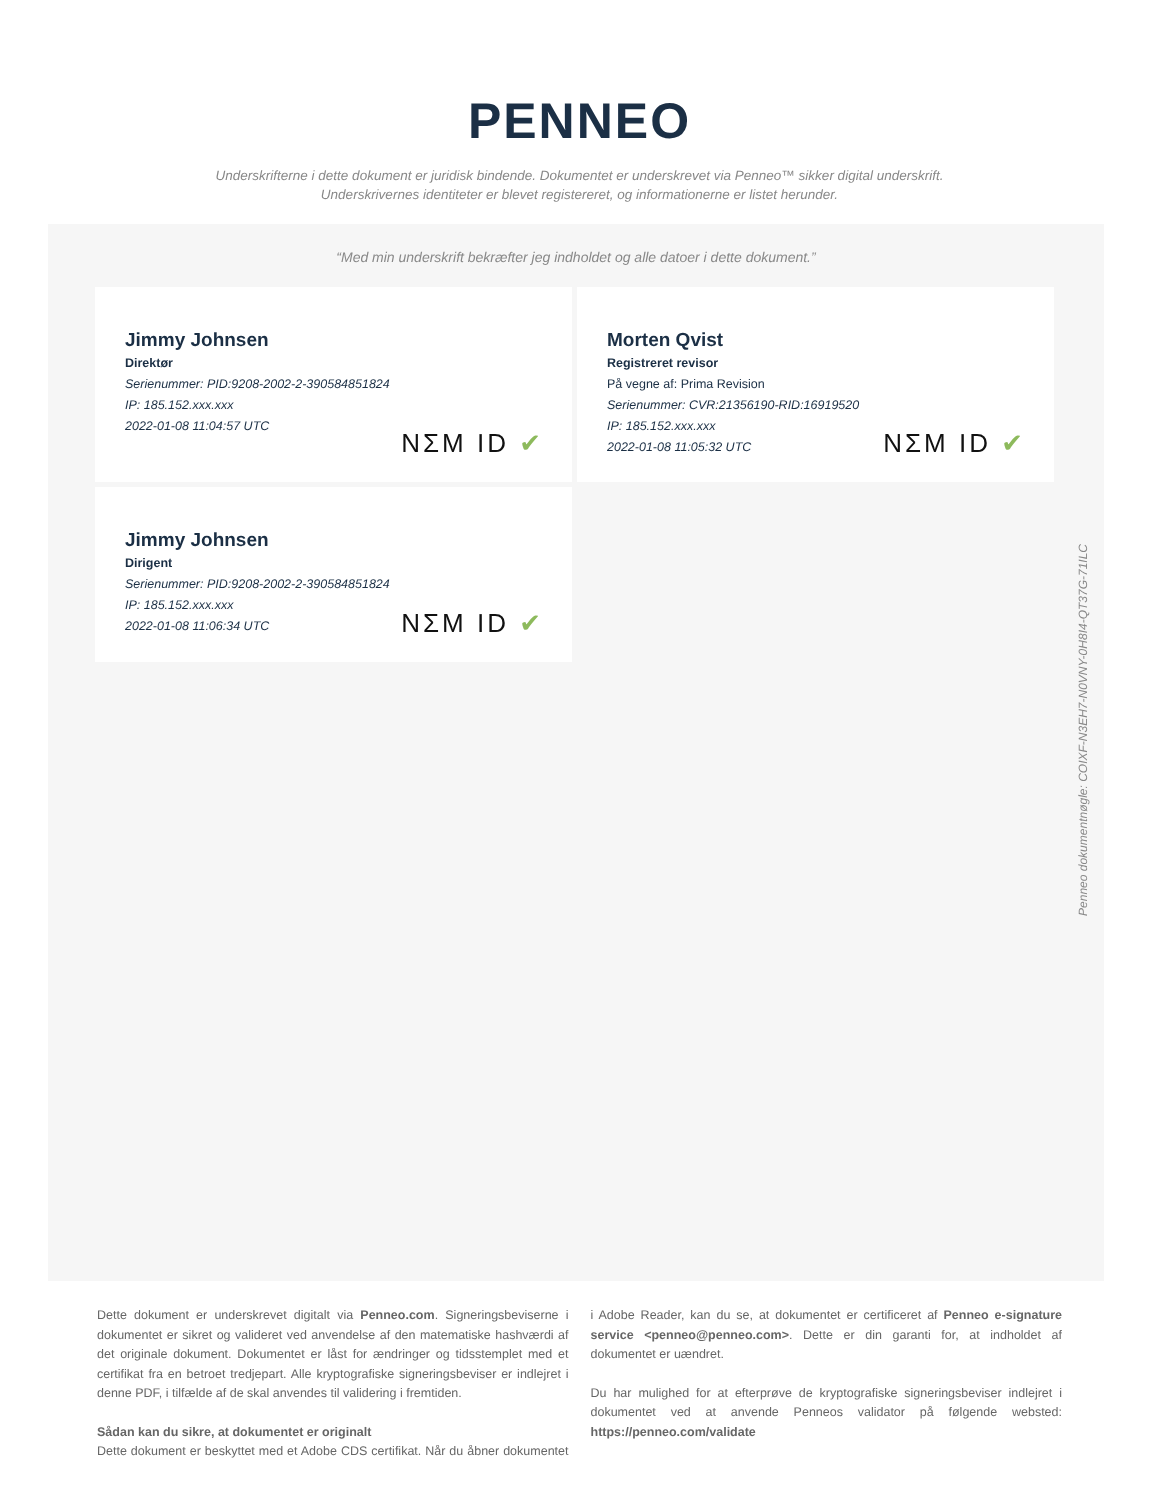PENNEO
Underskrifterne i dette dokument er juridisk bindende. Dokumentet er underskrevet via Penneo™ sikker digital underskrift.
Underskrivernes identiteter er blevet registereret, og informationerne er listet herunder.
“Med min underskrift bekræfter jeg indholdet og alle datoer i dette dokument.”
Jimmy Johnsen
Direktør
Serienummer: PID:9208-2002-2-390584851824
IP: 185.152.xxx.xxx
2022-01-08 11:04:57 UTC
NΣM ID ✔
Morten Qvist
Registreret revisor
På vegne af: Prima Revision
Serienummer: CVR:21356190-RID:16919520
IP: 185.152.xxx.xxx
2022-01-08 11:05:32 UTC
NΣM ID ✔
Jimmy Johnsen
Dirigent
Serienummer: PID:9208-2002-2-390584851824
IP: 185.152.xxx.xxx
2022-01-08 11:06:34 UTC
NΣM ID ✔
Penneo dokumentnøgle: COIXF-N3EH7-N0VNY-0H8I4-QT37G-71ILC
Dette dokument er underskrevet digitalt via Penneo.com. Signeringsbeviserne i dokumentet er sikret og valideret ved anvendelse af den matematiske hashværdi af det originale dokument. Dokumentet er låst for ændringer og tidsstemplet med et certifikat fra en betroet tredjepart. Alle kryptografiske signeringsbeviser er indlejret i denne PDF, i tilfælde af de skal anvendes til validering i fremtiden.
Sådan kan du sikre, at dokumentet er originalt
Dette dokument er beskyttet med et Adobe CDS certifikat. Når du åbner dokumentet i Adobe Reader, kan du se, at dokumentet er certificeret af Penneo e-signature service <penneo@penneo.com>. Dette er din garanti for, at indholdet af dokumentet er uændret.
Du har mulighed for at efterprøve de kryptografiske signeringsbeviser indlejret i dokumentet ved at anvende Penneos validator på følgende websted: https://penneo.com/validate